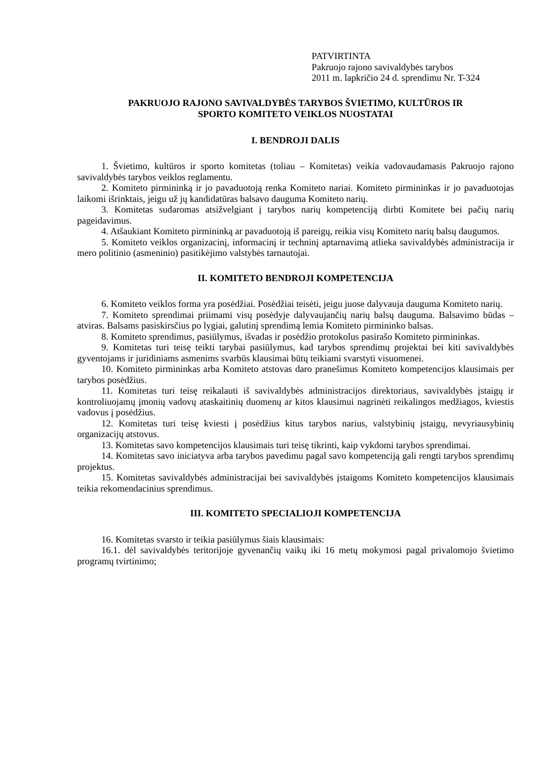PATVIRTINTA
Pakruojo rajono savivaldybės tarybos
2011 m. lapkričio 24 d. sprendimu Nr. T-324
PAKRUOJO RAJONO SAVIVALDYBĖS TARYBOS ŠVIETIMO, KULTŪROS IR
SPORTO KOMITETO VEIKLOS NUOSTATAI
I. BENDROJI DALIS
1. Švietimo, kultūros ir sporto komitetas (toliau – Komitetas) veikia vadovaudamasis Pakruojo rajono savivaldybės tarybos veiklos reglamentu.
2. Komiteto pirmininką ir jo pavaduotoją renka Komiteto nariai. Komiteto pirmininkas ir jo pavaduotojas laikomi išrinktais, jeigu už jų kandidatūras balsavo dauguma Komiteto narių.
3. Komitetas sudaromas atsižvelgiant į tarybos narių kompetenciją dirbti Komitete bei pačių narių pageidavimus.
4. Atšaukiant Komiteto pirmininką ar pavaduotoją iš pareigų, reikia visų Komiteto narių balsų daugumos.
5. Komiteto veiklos organizacinį, informacinį ir techninį aptarnavimą atlieka savivaldybės administracija ir mero politinio (asmeninio) pasitikėjimo valstybės tarnautojai.
II. KOMITETO BENDROJI KOMPETENCIJA
6. Komiteto veiklos forma yra posėdžiai. Posėdžiai teisėti, jeigu juose dalyvauja dauguma Komiteto narių.
7. Komiteto sprendimai priimami visų posėdyje dalyvaujančių narių balsų dauguma. Balsavimo būdas – atviras. Balsams pasiskirsčius po lygiai, galutinį sprendimą lemia Komiteto pirmininko balsas.
8. Komiteto sprendimus, pasiūlymus, išvadas ir posėdžio protokolus pasirašo Komiteto pirmininkas.
9. Komitetas turi teisę teikti tarybai pasiūlymus, kad tarybos sprendimų projektai bei kiti savivaldybės gyventojams ir juridiniams asmenims svarbūs klausimai būtų teikiami svarstyti visuomenei.
10. Komiteto pirmininkas arba Komiteto atstovas daro pranešimus Komiteto kompetencijos klausimais per tarybos posėdžius.
11. Komitetas turi teisę reikalauti iš savivaldybės administracijos direktoriaus, savivaldybės įstaigų ir kontroliuojamų įmonių vadovų ataskaitinių duomenų ar kitos klausimui nagrinėti reikalingos medžiagos, kviestis vadovus į posėdžius.
12. Komitetas turi teisę kviesti į posėdžius kitus tarybos narius, valstybinių įstaigų, nevyriausybinių organizacijų atstovus.
13. Komitetas savo kompetencijos klausimais turi teisę tikrinti, kaip vykdomi tarybos sprendimai.
14. Komitetas savo iniciatyva arba tarybos pavedimu pagal savo kompetenciją gali rengti tarybos sprendimų projektus.
15. Komitetas savivaldybės administracijai bei savivaldybės įstaigoms Komiteto kompetencijos klausimais teikia rekomendacinius sprendimus.
III. KOMITETO SPECIALIOJI KOMPETENCIJA
16. Komitetas svarsto ir teikia pasiūlymus šiais klausimais:
16.1. dėl savivaldybės teritorijoje gyvenančių vaikų iki 16 metų mokymosi pagal privalomojo švietimo programų tvirtinimo;